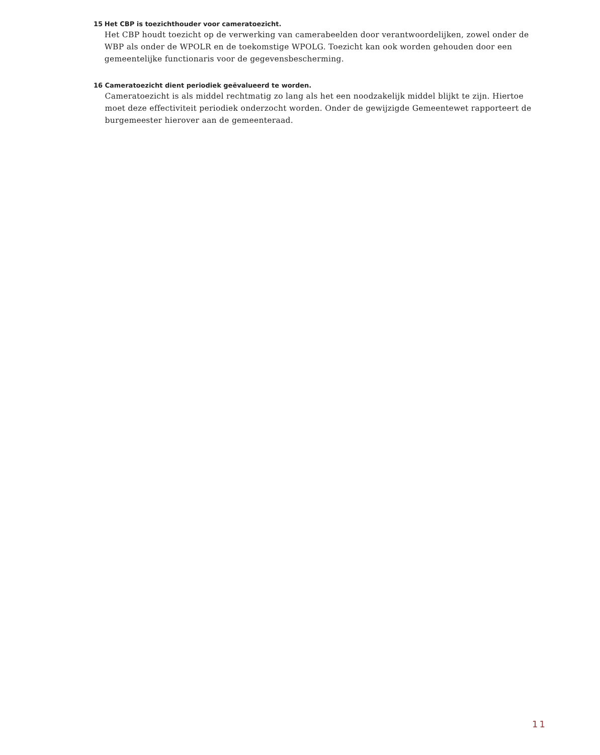15 Het CBP is toezichthouder voor cameratoezicht.
Het CBP houdt toezicht op de verwerking van camerabeelden door verantwoordelijken, zowel onder de WBP als onder de WPOLR en de toekomstige WPOLG. Toezicht kan ook worden gehouden door een gemeentelijke functionaris voor de gegevensbescherming.
16 Cameratoezicht dient periodiek geëvalueerd te worden.
Cameratoezicht is als middel rechtmatig zo lang als het een noodzakelijk middel blijkt te zijn. Hiertoe moet deze effectiviteit periodiek onderzocht worden. Onder de gewijzigde Gemeentewet rapporteert de burgemeester hierover aan de gemeenteraad.
11